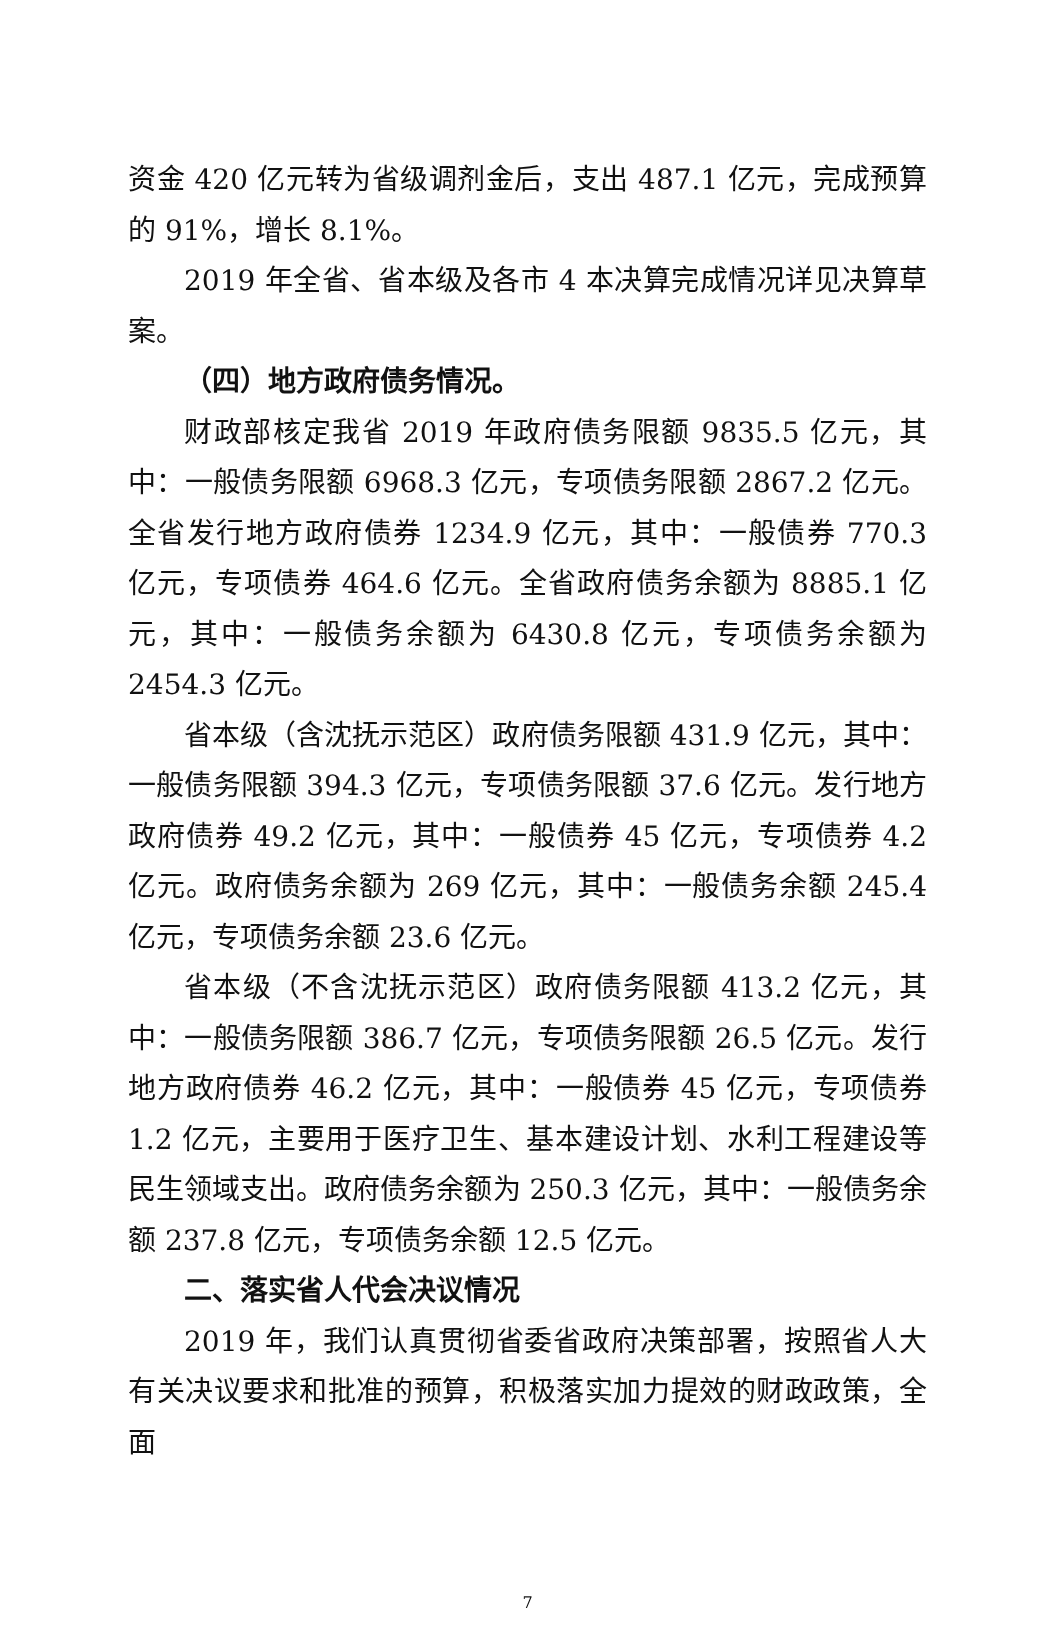资金 420 亿元转为省级调剂金后，支出 487.1 亿元，完成预算的 91%，增长 8.1%。
2019 年全省、省本级及各市 4 本决算完成情况详见决算草案。
（四）地方政府债务情况。
财政部核定我省 2019 年政府债务限额 9835.5 亿元，其中：一般债务限额 6968.3 亿元，专项债务限额 2867.2 亿元。全省发行地方政府债券 1234.9 亿元，其中：一般债券 770.3 亿元，专项债券 464.6 亿元。全省政府债务余额为 8885.1 亿元，其中：一般债务余额为 6430.8 亿元，专项债务余额为 2454.3 亿元。
省本级（含沈抚示范区）政府债务限额 431.9 亿元，其中：一般债务限额 394.3 亿元，专项债务限额 37.6 亿元。发行地方政府债券 49.2 亿元，其中：一般债券 45 亿元，专项债券 4.2 亿元。政府债务余额为 269 亿元，其中：一般债务余额 245.4 亿元，专项债务余额 23.6 亿元。
省本级（不含沈抚示范区）政府债务限额 413.2 亿元，其中：一般债务限额 386.7 亿元，专项债务限额 26.5 亿元。发行地方政府债券 46.2 亿元，其中：一般债券 45 亿元，专项债券 1.2 亿元，主要用于医疗卫生、基本建设计划、水利工程建设等民生领域支出。政府债务余额为 250.3 亿元，其中：一般债务余额 237.8 亿元，专项债务余额 12.5 亿元。
二、落实省人代会决议情况
2019 年，我们认真贯彻省委省政府决策部署，按照省人大有关决议要求和批准的预算，积极落实加力提效的财政政策，全面
7